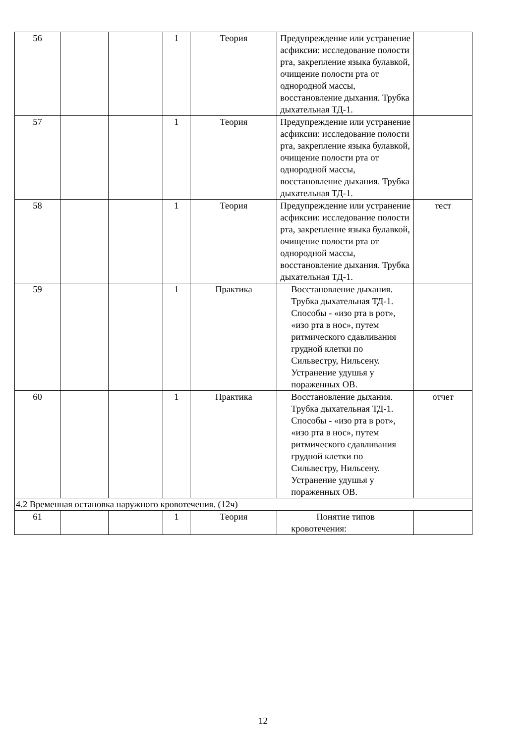| 56 | | | 1 | Теория | Предупреждение или устранение асфиксии: исследование полости рта, закрепление языка булавкой, очищение полости рта от однородной массы, восстановление дыхания. Трубка дыхательная ТД-1. | |
| 57 | | | 1 | Теория | Предупреждение или устранение асфиксии: исследование полости рта, закрепление языка булавкой, очищение полости рта от однородной массы, восстановление дыхания. Трубка дыхательная ТД-1. | |
| 58 | | | 1 | Теория | Предупреждение или устранение асфиксии: исследование полости рта, закрепление языка булавкой, очищение полости рта от однородной массы, восстановление дыхания. Трубка дыхательная ТД-1. | тест |
| 59 | | | 1 | Практика | Восстановление дыхания. Трубка дыхательная ТД-1. Способы - «изо рта в рот», «изо рта в нос», путем ритмического сдавливания грудной клетки по Сильвестру, Нильсену. Устранение удушья у пораженных ОВ. | |
| 60 | | | 1 | Практика | Восстановление дыхания. Трубка дыхательная ТД-1. Способы - «изо рта в рот», «изо рта в нос», путем ритмического сдавливания грудной клетки по Сильвестру, Нильсену. Устранение удушья у пораженных ОВ. | отчет |
| 4.2 Временная остановка наружного кровотечения. (12ч) | | | | | | |
| 61 | | | 1 | Теория | Понятие типов кровотечения: | |
12